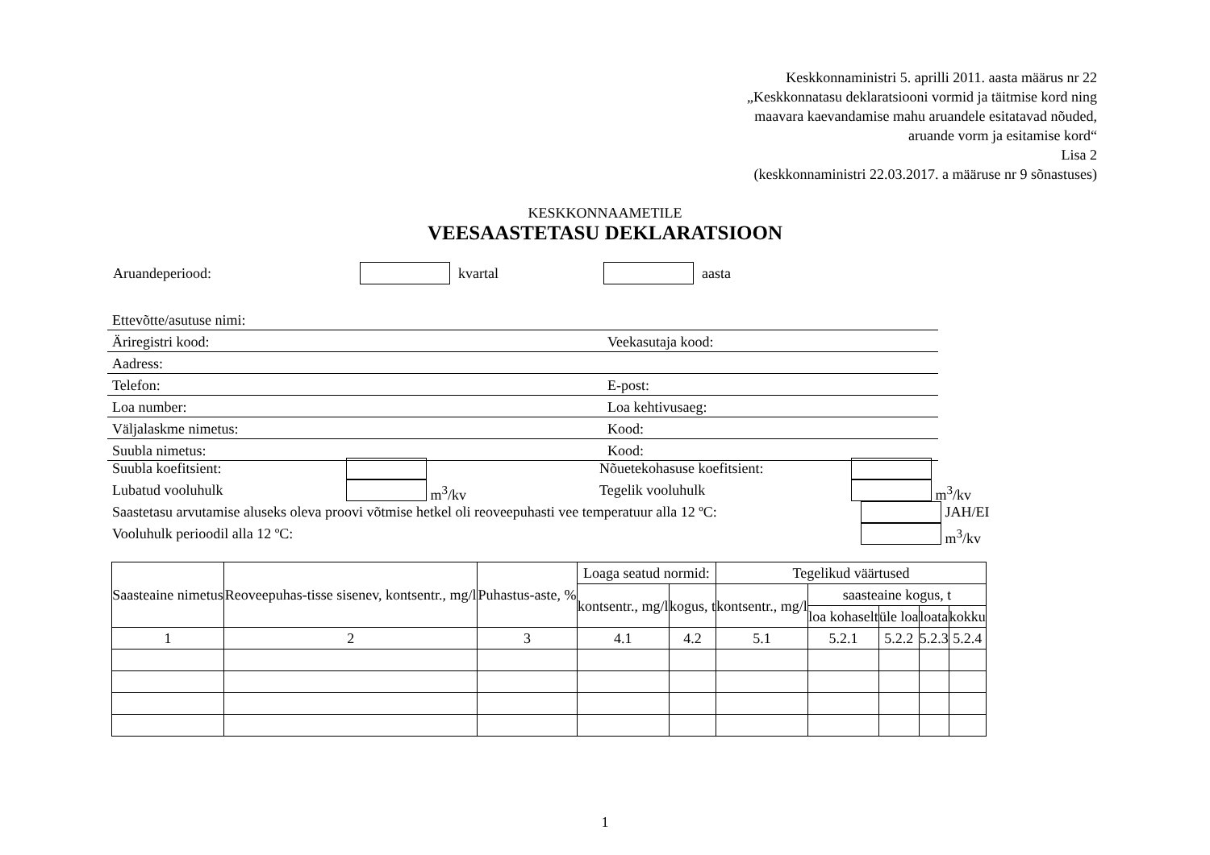Keskkonnaministri 5. aprilli 2011. aasta määrus nr 22
„Keskkonnatasu deklaratsiooni vormid ja täitmise kord ning
maavara kaevandamise mahu aruandele esitatavad nõuded,
aruande vorm ja esitamise kord“
Lisa 2
(keskkonnaministri 22.03.2017. a määruse nr 9 sõnastuses)
KESKKONNAAMETILE
VEESAASTETASU DEKLARATSIOON
Aruandeperiood: kvartal aasta
Ettevõtte/asutuse nimi:
Äriregistri kood: Veekasutaja kood:
Aadress:
Telefon: E-post:
Loa number: Loa kehtivusaeg:
Väljalaskme nimetus: Kood:
Suubla nimetus: Kood:
Suubla koefitsient: Nõuetekohasuse koefitsient:
Lubatud vooluhulk m<sup>3</sup>/kv Tegelik vooluhulk m<sup>3</sup>/kv
Saastetasu arvutamise aluseks oleva proovi võtmise hetkel oli reoveepuhasti vee temperatuur alla 12 ºC: JAH/EI
Vooluhulk perioodil alla 12 ºC: m<sup>3</sup>/kv
| Saasteaine nimetus | Reoveepuhas-tisse sisenev, kontsentr., mg/l | Puhastus-aste, % | Loaga seatud normid: | | Tegelikud väärtused | | | | |
| --- | --- | --- | --- | --- | --- | --- | --- | --- | --- |
| | | | kontsentr., mg/l | kogus, t | kontsentr., mg/l | saasteaine kogus, t | | | |
| | | | | | | loa kohaselt | üle loa | loata | kokku |
| 1 | 2 | 3 | 4.1 | 4.2 | 5.1 | 5.2.1 | 5.2.2 | 5.2.3 | 5.2.4 |
1